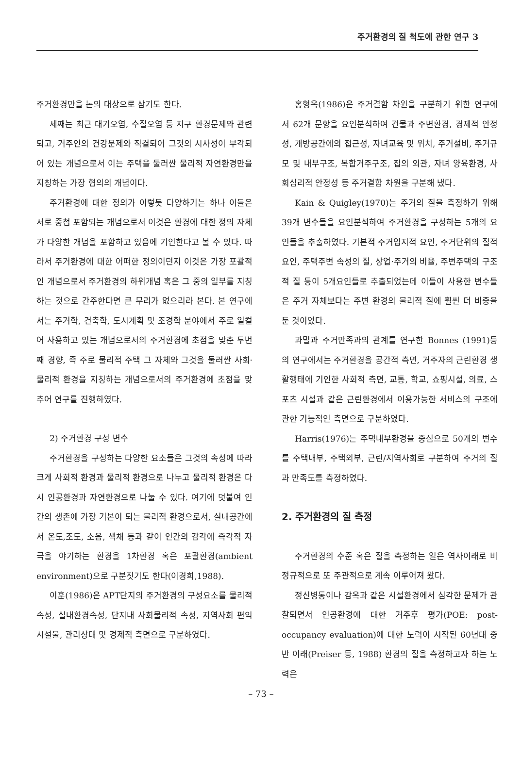주거환경의 질 척도에 관한 연구 3
주거환경만을 논의 대상으로 삼기도 한다.
세째는 최근 대기오염, 수질오염 등 지구 환경문제와 관련되고, 거주인의 건강문제와 직결되어 그것의 시사성이 부각되어 있는 개념으로서 이는 주택을 둘러싼 물리적 자연환경만을 지칭하는 가장 협의의 개념이다.
주거환경에 대한 정의가 이렇듯 다양하기는 하나 이들은 서로 중첩 포함되는 개념으로서 이것은 환경에 대한 정의 자체가 다양한 개념을 포함하고 있음에 기인한다고 볼 수 있다. 따라서 주거환경에 대한 어떠한 정의이던지 이것은 가장 포괄적인 개념으로서 주거환경의 하위개념 혹은 그 중의 일부를 지칭하는 것으로 간주한다면 큰 무리가 없으리라 본다. 본 연구에서는 주거학, 건축학, 도시계획 및 조경학 분야에서 주로 일컬어 사용하고 있는 개념으로서의 주거환경에 초점을 맞춘 두번째 경향, 즉 주로 물리적 주택 그 자체와 그것을 둘러싼 사회·물리적 환경을 지칭하는 개념으로서의 주거환경에 초점을 맞추어 연구를 진행하였다.
2) 주거환경 구성 변수
주거환경을 구성하는 다양한 요소들은 그것의 속성에 따라 크게 사회적 환경과 물리적 환경으로 나누고 물리적 환경은 다시 인공환경과 자연환경으로 나눌 수 있다. 여기에 덧붙여 인간의 생존에 가장 기본이 되는 물리적 환경으로서, 실내공간에서 온도,조도, 소음, 색채 등과 같이 인간의 감각에 즉각적 자극을 야기하는 환경을 1차환경 혹은 포괄환경(ambient environment)으로 구분짓기도 한다(이경희,1988).
이훈(1986)은 APT단지의 주거환경의 구성요소를 물리적속성, 실내환경속성, 단지내 사회물리적 속성, 지역사회 편익시설물, 관리상태 및 경제적 측면으로 구분하였다.
홍형옥(1986)은 주거결함 차원을 구분하기 위한 연구에서 62개 문항을 요인분석하여 건물과 주변환경, 경제적 안정성, 개방공간에의 접근성, 자녀교육 및 위치, 주거설비, 주거규모 및 내부구조, 복합거주구조, 집의 외관, 자녀 양육환경, 사회심리적 안정성 등 주거결함 차원을 구분해 냈다.
Kain & Quigley(1970)는 주거의 질을 측정하기 위해 39개 변수들을 요인분석하여 주거환경을 구성하는 5개의 요인들을 추출하였다. 기본적 주거입지적 요인, 주거단위의 질적 요인, 주택주변 속성의 질, 상업·주거의 비율, 주변주택의 구조적 질 등이 5개요인들로 추출되었는데 이들이 사용한 변수들은 주거 자체보다는 주변 환경의 물리적 질에 훨씬 더 비중을 둔 것이었다.
과밀과 주거만족과의 관계를 연구한 Bonnes (1991)등의 연구에서는 주거환경을 공간적 측면, 거주자의 근린환경 생활행태에 기인한 사회적 측면, 교통, 학교, 쇼핑시설, 의료, 스포츠 시설과 같은 근린환경에서 이용가능한 서비스의 구조에 관한 기능적인 측면으로 구분하였다.
Harris(1976)는 주택내부환경을 중심으로 50개의 변수를 주택내부, 주택외부, 근린/지역사회로 구분하여 주거의 질과 만족도를 측정하였다.
2. 주거환경의 질 측정
주거환경의 수준 혹은 질을 측정하는 일은 역사이래로 비정규적으로 또 주관적으로 계속 이루어져 왔다.
정신병동이나 감옥과 같은 시설환경에서 심각한 문제가 관찰되면서 인공환경에 대한 거주후 평가(POE: post-occupancy evaluation)에 대한 노력이 시작된 60년대 중반 이래(Preiser 등, 1988) 환경의 질을 측정하고자 하는 노력은
– 73 –